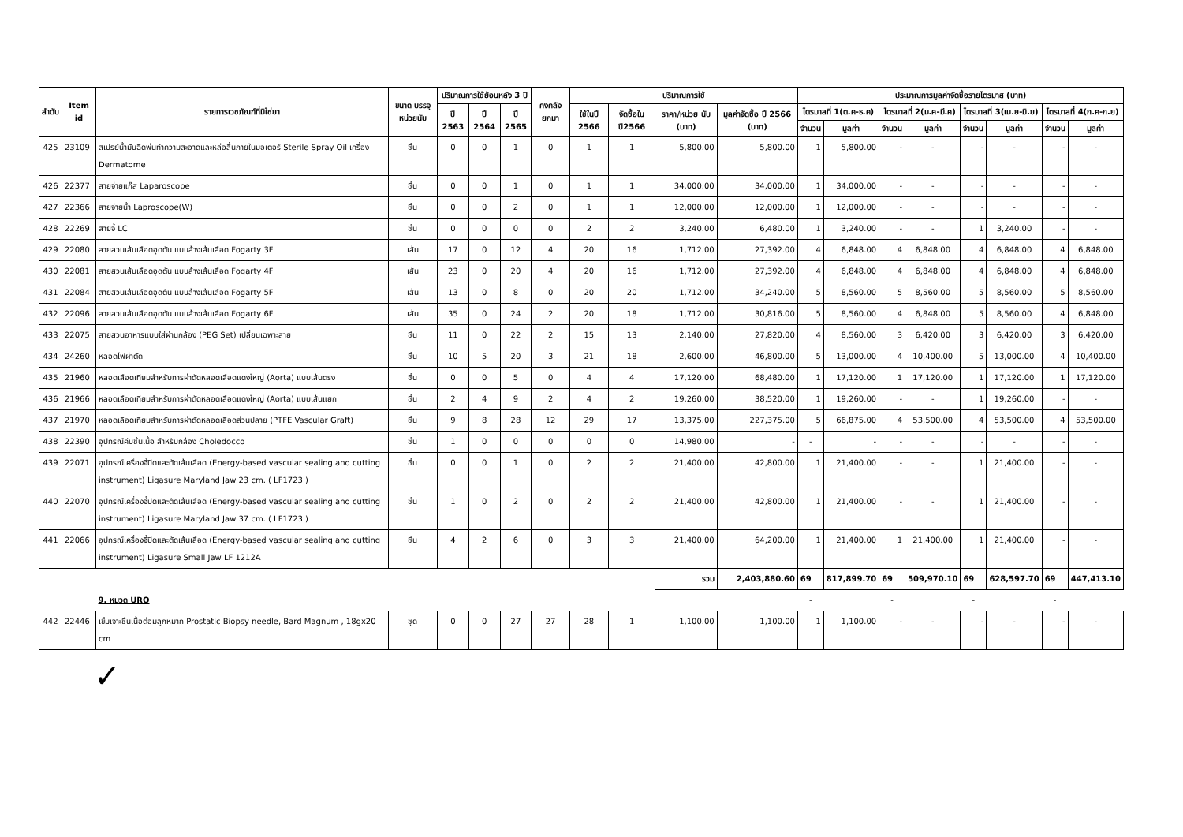| ลำดับ | Item id | รายการเวชภัณฑ์ที่มิใช่ยา | ขนาด บรรจุ หน่วยนับ | ปริมาณการใช้ย้อนหลัง 3 ปี | | | คงคลัง ยกมา | ปริมาณการใช้ | | | | ประมาณการมูลค่าจัดซื้อรายไตรมาส (บาท) | | | | | | | |
| --- | --- | --- | --- | --- | --- | --- | --- | --- | --- | --- | --- | --- | --- | --- | --- | --- | --- | --- | --- |
| | | | | ปี 2563 | ปี 2564 | ปี 2565 | | ใช้ในปี 2566 | จัดซื้อใน ปี2566 | ราคา/หน่วย นับ (บาท) | มูลค่าจัดซื้อ ปี 2566 (บาท) | ไตรมาสที่ 1(ต.ค-ธ.ค) | | ไตรมาสที่ 2(ม.ค-มี.ค) | | ไตรมาสที่ 3(เม.ย-มิ.ย) | | ไตรมาสที่ 4(ก.ค-ก.ย) | |
| | | | | | | | | | | | | จำนวน | มูลค่า | จำนวน | มูลค่า | จำนวน | มูลค่า | จำนวน | มูลค่า |
| 425 | 23109 | สเปรย์น้ำมันฉีดพ่นทำความสะอาดและหล่อลื่นภายในมอเตอร์ Sterile Spray Oil เครื่อง Dermatome | ชิ้น | 0 | 0 | 1 | 0 | 1 | 1 | 5,800.00 | 5,800.00 | 1 | 5,800.00 | - | - | - | - | - | - |
| 426 | 22377 | สายจ่ายแก๊ส Laparoscope | ชิ้น | 0 | 0 | 1 | 0 | 1 | 1 | 34,000.00 | 34,000.00 | 1 | 34,000.00 | - | - | - | - | - | - |
| 427 | 22366 | สายจ่ายน้ำ Laproscope(W) | ชิ้น | 0 | 0 | 2 | 0 | 1 | 1 | 12,000.00 | 12,000.00 | 1 | 12,000.00 | - | - | - | - | - | - |
| 428 | 22269 | สายจี้ LC | ชิ้น | 0 | 0 | 0 | 0 | 2 | 2 | 3,240.00 | 6,480.00 | 1 | 3,240.00 | - | - | 1 | 3,240.00 | - | - |
| 429 | 22080 | สายสวนเส้นเลือดอุดตัน แบบล้างเส้นเลือด Fogarty 3F | เส้น | 17 | 0 | 12 | 4 | 20 | 16 | 1,712.00 | 27,392.00 | 4 | 6,848.00 | 4 | 6,848.00 | 4 | 6,848.00 | 4 | 6,848.00 |
| 430 | 22081 | สายสวนเส้นเลือดอุดตัน แบบล้างเส้นเลือด Fogarty 4F | เส้น | 23 | 0 | 20 | 4 | 20 | 16 | 1,712.00 | 27,392.00 | 4 | 6,848.00 | 4 | 6,848.00 | 4 | 6,848.00 | 4 | 6,848.00 |
| 431 | 22084 | สายสวนเส้นเลือดอุดตัน แบบล้างเส้นเลือด Fogarty 5F | เส้น | 13 | 0 | 8 | 0 | 20 | 20 | 1,712.00 | 34,240.00 | 5 | 8,560.00 | 5 | 8,560.00 | 5 | 8,560.00 | 5 | 8,560.00 |
| 432 | 22096 | สายสวนเส้นเลือดอุดตัน แบบล้างเส้นเลือด Fogarty 6F | เส้น | 35 | 0 | 24 | 2 | 20 | 18 | 1,712.00 | 30,816.00 | 5 | 8,560.00 | 4 | 6,848.00 | 5 | 8,560.00 | 4 | 6,848.00 |
| 433 | 22075 | สายสวนอาหารแบบใส่ผ่านกล้อง (PEG Set) เปลี่ยนเฉพาะสาย | ชิ้น | 11 | 0 | 22 | 2 | 15 | 13 | 2,140.00 | 27,820.00 | 4 | 8,560.00 | 3 | 6,420.00 | 3 | 6,420.00 | 3 | 6,420.00 |
| 434 | 24260 | หลอดไฟผ่าตัด | ชิ้น | 10 | 5 | 20 | 3 | 21 | 18 | 2,600.00 | 46,800.00 | 5 | 13,000.00 | 4 | 10,400.00 | 5 | 13,000.00 | 4 | 10,400.00 |
| 435 | 21960 | หลอดเลือดเทียมสำหรับการผ่าตัดหลอดเลือดแดงใหญ่ (Aorta) แบบเส้นตรง | ชิ้น | 0 | 0 | 5 | 0 | 4 | 4 | 17,120.00 | 68,480.00 | 1 | 17,120.00 | 1 | 17,120.00 | 1 | 17,120.00 | 1 | 17,120.00 |
| 436 | 21966 | หลอดเลือดเทียมสำหรับการผ่าตัดหลอดเลือดแดงใหญ่ (Aorta) แบบเส้นแยก | ชิ้น | 2 | 4 | 9 | 2 | 4 | 2 | 19,260.00 | 38,520.00 | 1 | 19,260.00 | - | - | 1 | 19,260.00 | - | - |
| 437 | 21970 | หลอดเลือดเทียมสำหรับการผ่าตัดหลอดเลือดส่วนปลาย (PTFE Vascular Graft) | ชิ้น | 9 | 8 | 28 | 12 | 29 | 17 | 13,375.00 | 227,375.00 | 5 | 66,875.00 | 4 | 53,500.00 | 4 | 53,500.00 | 4 | 53,500.00 |
| 438 | 22390 | อุปกรณ์คีบชิ้นเนื้อ สำหรับกล้อง Choledocco | ชิ้น | 1 | 0 | 0 | 0 | 0 | 0 | 14,980.00 | - | - | - | - | - | - | - | - | - |
| 439 | 22071 | อุปกรณ์เครื่องจี้ปิดและตัดเส้นเลือด (Energy-based vascular sealing and cutting instrument) Ligasure Maryland Jaw 23 cm. ( LF1723 ) | ชิ้น | 0 | 0 | 1 | 0 | 2 | 2 | 21,400.00 | 42,800.00 | 1 | 21,400.00 | - | - | 1 | 21,400.00 | - | - |
| 440 | 22070 | อุปกรณ์เครื่องจี้ปิดและตัดเส้นเลือด (Energy-based vascular sealing and cutting instrument) Ligasure Maryland Jaw 37 cm. ( LF1723 ) | ชิ้น | 1 | 0 | 2 | 0 | 2 | 2 | 21,400.00 | 42,800.00 | 1 | 21,400.00 | - | - | 1 | 21,400.00 | - | - |
| 441 | 22066 | อุปกรณ์เครื่องจี้ปิดและตัดเส้นเลือด (Energy-based vascular sealing and cutting instrument) Ligasure Small Jaw LF 1212A | ชิ้น | 4 | 2 | 6 | 0 | 3 | 3 | 21,400.00 | 64,200.00 | 1 | 21,400.00 | 1 | 21,400.00 | 1 | 21,400.00 | - | - |
| | | | | | | | | | | รวม | 2,403,880.60 | 69 | 817,899.70 | 69 | 509,970.10 | 69 | 628,597.70 | 69 | 447,413.10 |
| | | 9. หมวด URO | | | | | | | | | | - | | - | | - | | - | |
| 442 | 22446 | เข็มเจาะชิ้นเนื้อต่อมลูกหมาก Prostatic Biopsy needle, Bard Magnum , 18gx20 cm | ชุด | 0 | 0 | 27 | 27 | 28 | 1 | 1,100.00 | 1,100.00 | 1 | 1,100.00 | - | - | - | - | - | - |
✓